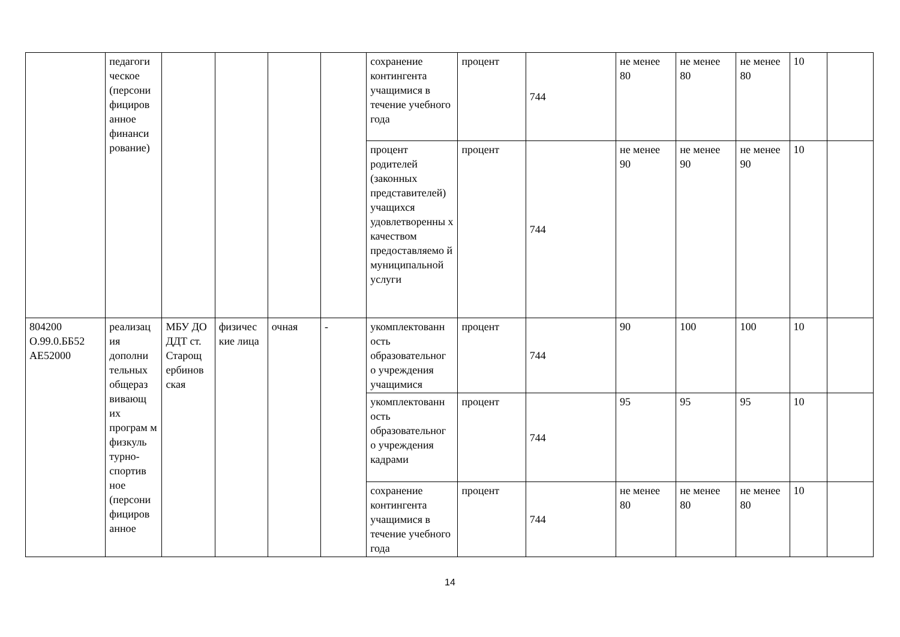| | педагоги ческое (персони фициров анное финанси рование) | | | | | сохранение контингента учащимися в течение учебного года | процент | 744 | не менее 80 | не менее 80 | не менее 80 | 10 | |
| | | | | | | процент родителей (законных представителей) учащихся удовлетворенны х качеством предоставляемо й муниципальной услуги | процент | 744 | не менее 90 | не менее 90 | не менее 90 | 10 | |
| 804200 О.99.0.ББ52 АЕ52000 | реализац ия дополни тельных общераз вивающ их програм м физкуль турно-спортив ное (персони фициров анное | МБУ ДО ДДТ ст. Старощ ербинов ская | физичес кие лица | очная | - | укомплектованн ость образовательног о учреждения учащимися | процент | 744 | 90 | 100 | 100 | 10 | |
| | | | | | | укомплектованн ость образовательног о учреждения кадрами | процент | 744 | 95 | 95 | 95 | 10 | |
| | | | | | | сохранение контингента учащимися в течение учебного года | процент | 744 | не менее 80 | не менее 80 | не менее 80 | 10 | |
14